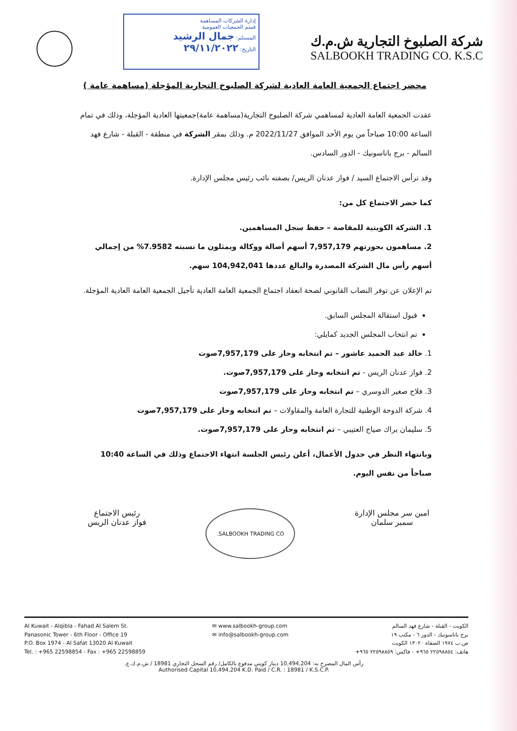إدارة الشركات المساهمة
قسم الجمعيات العمومية
المستلم: جمال الرشيد
التاريخ: ٢٩/١١/٢٠٢٢
شركة الصلبوخ التجارية ش.م.ك
SALBOOKH TRADING CO. K.S.C
محضر اجتماع الجمعية العامة العادية لشركة الصلبوخ التجارية المؤجلة (مساهمة عامة )
عقدت الجمعية العامة العادية لمساهمي شركة الصلبوخ التجارية(مساهمة عامة)جمعيتها العادية المؤجلة، وذلك في تمام الساعة 10:00 صباحاً من يوم الأحد الموافق 2022/11/27 م. وذلك بمقر الشركة في منطقة - القبلة - شارع فهد السالم - برج باناسونيك - الدور السادس.
وقد ترأس الاجتماع السيد / فواز عدنان الريس/ بصفته نائب رئيس مجلس الإدارة.
كما حضر الاجتماع كل من:
1. الشركة الكويتية للمقاصة – حفظ سجل المساهمين.
2. مساهمون بحوزتهم 7,957,179 أسهم أصالة ووكالة ويمثلون ما نسبته 7.9582% من إجمالي أسهم رأس مال الشركة المصدرة والبالغ عددها 104,942,041 سهم.
تم الإعلان عن توفر النصاب القانوني لصحة انعقاد اجتماع الجمعية العامة العادية تأجيل الجمعية العامة العادية المؤجلة.
قبول استقالة المجلس السابق.
تم انتخاب المجلس الجديد كمايلي:
1. خالد عبد الحميد عاشور – تم انتخابه وحاز على 7,957,179صوت
2. فواز عدنان الريس - تم انتخابه وحاز على 7,957,179صوت.
3. فلاح صغير الدوسري – تم انتخابه وحاز على 7,957,179صوت
4. شركة الدوحة الوطنية للتجارة العامة والمقاولات – تم انتخابه وحاز على 7,957,179صوت
5. سليمان براك صياح العتيبي – تم انتخابه وحاز على 7,957,179صوت.
وبانتهاء النظر في جدول الأعمال، أعلن رئيس الجلسة انتهاء الاجتماع وذلك في الساعة 10:40 صباحاً من نفس اليوم.
امين سر مجلس الإدارة
سمير سلمان
SALBOOKH TRADING CO.
رئيس الاجتماع
فواز عدنان الريس
Al Kuwait - Alqibla - Fahad Al Salem St.
Panasonic Tower - 6th Floor - Office 19
P.O. Box 1974 - Al Safat 13020 Al Kuwait
Tel. : +965 22598854 - Fax : +965 22598859
✉ www.salbookh-group.com
✉ info@salbookh-group.com
الكويت - القبلة - شارع فهد السالم
برج باناسونيك - الدور ٦ - مكتب ١٩
ص.ب ١٩٧٤ الصفاة ١٣٠٢٠ الكويت
هاتف: ٢٢٥٩٨٨٥٤ ٩٦٥+ - فاكس: ٢٢٥٩٨٨٥٩ ٩٦٥+
رأس المال المصرح به: 10,494,204 دينار كويتي مدفوع بالكامل/ رقم السجل التجاري 18981 / ش.م.ك.ع.
Authorised Capital 10,494,204 K.D. Paid / C.R. : 18981 / K.S.C.P.